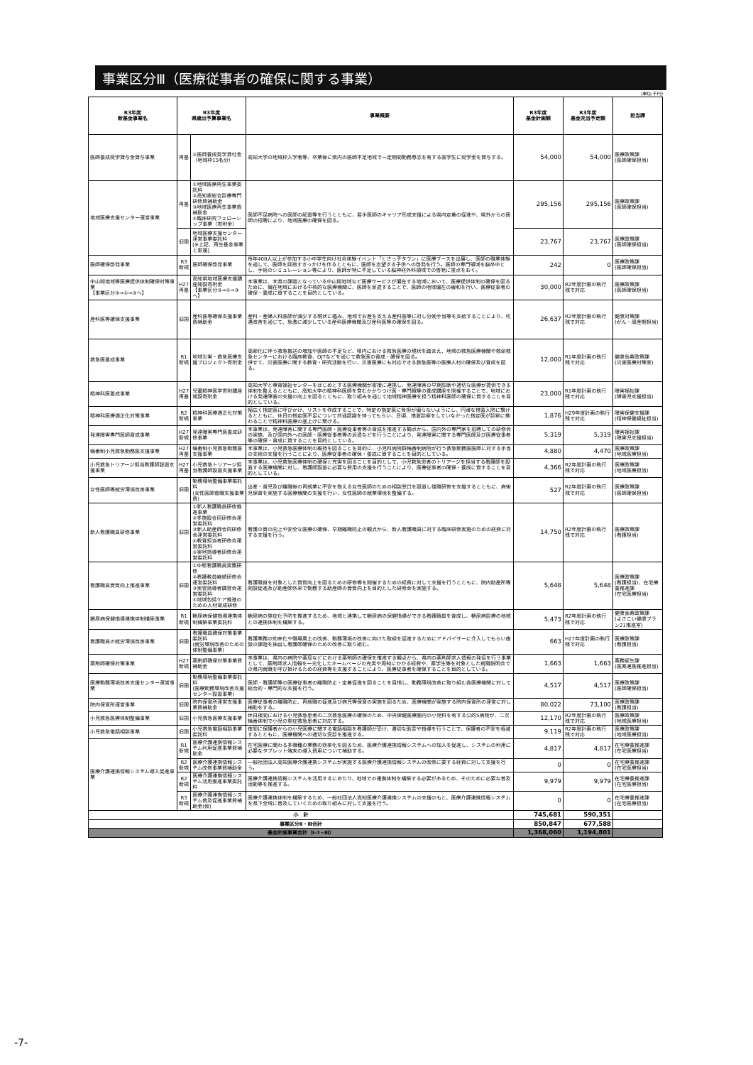事業区分Ⅲ（医療従事者の確保に関する事業）
(単位:千円)
| R3年度 新基金事業名 | R3年度 県歳出予算事業名 | | 事業概要 | R3年度 基金計画額 | R3年度 基金充当予定額 | 担当課 |
| --- | --- | --- | --- | --- | --- | --- |
| 医師養成奨学貸与金貸与事業 | 再基 | ⑤医師養成奨学貸付金（地域枠15名分） | 高知大学の地域枠入学者等、卒業後に県内の医師不足地域で一定期間勤務意志を有する医学生に奨学金を貸与する。 | 54,000 | 54,000 | 医療政策課 (医師確保担当) |
| 地域医療支援センター運営事業 | 再基 | ①地域医療再生事業委託料 ②高知家総合診療専門研修費補助金 ③地域医療再生事業費補助金 ④臨床研究フェローシップ事業（寄附金） | 医師不足病院への医師の配置等を行うとともに、若手医師のキャリア形成支援による県内定着の促進や、県外からの医師の招聘により、地域医療の確保を図る。 | 295,156 | 295,156 | 医療政策課 (医師確保担当) |
| | 旧国 | 地域医療支援センター運営事業委託料 [※上記、再生基金事業と重複] | | 23,767 | 23,767 | 医療政策課 (医師確保担当) |
| 医師確保啓発事業 | R3 新規 | 医師確保啓発事業 | 毎年400人以上が参加する小中学生向け社会体験イベント「とさっ子タウン」に医療ブースを出展し、医師の職業体験を通して、医師を目指すきっかけを作るとともに、医師を志望する子供への啓発を行う。医師の専門領域を脳卒中とし、手術のシミュレーション等により、医師が特に不足している脳神経外科領域での啓発に重点をおく。 | 242 | 0 | 医療政策課 (医師確保担当) |
| 中山間地域等医療提供体制確保対策事業 【事業区分③⇒①⇒③へ】 | H27 再基 | 高知県地域医療支援講座開設寄附金 【事業区分③⇒①⇒③へ】 | 本事業は、本県の課題となっている中山間地域など医療サービスが偏在する地域において、医療提供体制の確保を図るために、偏在地域における中核的な医療機関に、医師を派遣することで、医師の地域偏在の緩和を行い、医療従事者の確保・養成に資することを目的としている。 | 30,000 | R2年度計画の執行残で対応 | 医療政策課 (医師確保担当) |
| 産科医等確保支援事業 | 旧国 | 産科医等確保支援事業費補助金 | 産科・産婦人科医師が減少する現状に鑑み、地域でお産を支える産科医等に対し分娩手当等を支給することにより、処遇改善を通じて、急激に減少している産科医療機関及び産科医等の確保を図る。 | 26,637 | R2年度計画の執行残で対応 | 健康対策課 (がん・周産期担当) |
| 救急医養成事業 | R1 新規 | 地域災害・救急医療支援プロジェクト寄附金 | 高齢化に伴う救急搬送の増加や医師の不足など、県内における救急医療の現状を踏まえ、地域の救急医療機関や救命救急センターにおける臨床教育、OJTなどを通じて救急医の育成・確保を図る。 併せて、災害医療に関する教育・研究活動を行い、災害医療にも対応できる救急医等の医療人材の確保及び育成を図る。 | 12,000 | R1年度計画の執行残で対応 | 健康長寿政策課 (災害医療対策室) |
| 精神科医養成事業 | H27 再基 | 児童精神医学寄附講座開設寄附金 | 高知大学と療育福祉センターをはじめとする医療機関が密接に連携し、発達障害の早期診断や適切な医療が提供できる体制を整えるとともに、高知大学の精神科医師を含むかかりつけ医・専門職等の養成講座を開催することで、地域における発達障害の支援の向上を図るとともに、取り組みを通じて地域精神医療を担う精神科医師の確保に資することを目的としている。 | 23,000 | R1年度計画の執行残で対応 | 障害福祉課 (障害児支援担当) |
| 精神科医療適正化対策事業 | R2 新規 | 精神科医療適正化対策事業 | 幅広く指定医に呼びかけ、リストを作成することで、特定の指定医に負担が偏らないようにし、円滑な措置入院に繋げるとともに、休日の指定医不足について共通認識を持ってもらい、日頃、措置診察をしていなかった指定医が診察に携わることで精神科医療の底上げに繋げる。 | 1,876 | H29年度計画の執行残で対応 | 障害保健支援課 (精神保健福祉担当) |
| 発達障害専門医師育成事業 | H27 新規 | 発達障害専門医養成研修事業 | 本事業は、発達障害に関する専門医師・医療従事者等の育成を推進する観点から、国内外の専門家を招聘しての研修会の実施、及び国内外への医師・医療従事者等の派遣などを行うことにより、発達障害に関する専門医師及び医療従事者等の確保・育成に資することを目的としている。 | 5,319 | 5,319 | 障害福祉課 (障害児支援担当) |
| 輪番制小児救急勤務医支援事業 | H27 再基 | 輪番制小児救急勤務医支援事業 | 本事業は、小児救急医療体制の維持を図ることを目的に、小児科病院群輪番制病院が行う救急勤務医医師に対する手当の支給の支援を行うことにより、医療従事者の確保・養成に資することを目的としている。 | 4,880 | 4,470 | 医療政策課 (地域医療担当) |
| 小児救急トリアージ担当看護師設置支援事業 | H27 再基 | 小児救急トリアージ担当看護師設置支援事業 | 本事業は、小児救急医療体制の確保と充実を図ることを目的として、小児救急患者のトリアージを担当する看護師を設置する医療機関に対し、看護師設置に必要な費用の支援を行うことにより、医療従事者の確保・養成に資することを目的としている。 | 4,366 | R2年度計画の執行残で対応 | 医療政策課 (地域医療担当) |
| 女性医師等就労環境改善事業 | 旧国 | 勤務環境整備事業委託料 (女性医師復職支援事業費) | 出産・育児及び離職後の再就業に不安を抱える女性医師のための相談窓口を設置し復職研修を支援するとともに、病後児保育を実施する医療機関の支援を行い、女性医師の就業環境を整備する。 | 527 | R2年度計画の執行残で対応 | 医療政策課 (医師確保担当) |
| 新人看護職員研修事業 | 旧国 | ①新人看護職員研修推進事業 ②多施設合同研修会運営委託料 ③新人助産師合同研修会運営委託料 ④教育担当者研修会運営委託料 ⑤実地指導者研修会運営委託料 | 看護の質の向上や安全な医療の確保、早期離職防止の観点から、新人看護職員に対する臨床研修実施のための経費に対する支援を行う。 | 14,750 | R2年度計画の執行残で対応 | 医療政策課 (看護担当) |
| 看護職員資質向上推進事業 | 旧国 | ①中堅看護職員実務研修 ②看護教員継続研修会運営委託料 ③実習指導者講習会運営委託料 ④地域包括ケア推進のための人材育成研修 | 看護職員を対象とした資質向上を図るための研修等を開催するための経費に対して支援を行うとともに、院内助産所等開設促進及び助産師外来で勤務する助産師の資質向上を目的とした研修会を実施する。 | 5,648 | 5,648 | 医療政策課 (看護担当)、在宅療養推進課 (在宅医療担当) |
| 糖尿病保健指導連携体制構築事業 | R1 新規 | 糖尿病保健指導連携体制構築事業委託料 | 糖尿病の重症化予防を推進するため、地域と連携して糖尿病の保健指導ができる看護職員を育成し、糖尿病診療の地域との連携体制を構築する。 | 5,473 | R2年度計画の執行残で対応 | 健康長寿政策課 (よさこい健康プラン21推進室) |
| 看護職員の就労環境改善事業 | 旧国 | 看護職員確保対策事業委託料 (就労環境改善のための体制整備事業) | 看護業務の効率化や職場風土の改善、勤務環境の改善に向けた取組を促進するためにアドバイザーに介入してもらい施設の課題を抽出し看護師確保のための改善に取り組む。 | 663 | H27年度計画の執行残で対応 | 医療政策課 (看護担当) |
| 薬剤師確保対策事業 | H27 新規 | 薬剤師確保対策事業費補助金 | 本事業は、県内の病院や薬局などにおける薬剤師の確保を推進する観点から、県内の薬剤師求人情報の発信を行う事業として、薬剤師求人情報を一元化したホームページの充実や周知にかかる経費や、薬学生等を対象とした就職説明会での県内就職を呼び掛けるための経費等を支援することにより、医療従事者を確保することを目的としている。 | 1,663 | 1,663 | 薬務衛生課 (医薬連携推進担当) |
| 医療勤務環境改善支援センター運営事業 | 旧国 | 勤務環境整備事業委託料 (医療勤務環境改善支援センター設置事業) | 医師・看護師等の医療従事者の離職防止・定着促進を図ることを目指し、勤務環境改善に取り組む各医療機関に対して総合的・専門的な支援を行う。 | 4,517 | 4,517 | 医療政策課 (医師確保担当) |
| 院内保育所運営事業 | 旧国 | 院内保育所運営支援事業費補助金 | 医療従事者の離職防止、再就職の促進及び病児等保育の実施を図るため、医療機関が実施する院内保育所の運営に対し補助をする。 | 80,022 | 73,100 | 医療政策課 (看護担当) |
| 小児救急医療体制整備事業 | 旧国 | 小児救急医療支援事業 | 休日夜間における小児救急患者の二次救急医療の確保のため、中央保健医療圏内の小児科を有する公的5病院が、二次輪番体制で小児の重症救急患者に対応する。 | 12,170 | R2年度計画の執行残で対応 | 医療政策課 (地域医療担当) |
| 小児救急電話相談事業 | 旧国 | 小児救急電話相談事業委託料 | 夜間に保護者からの小児医療に関する電話相談を看護師が受け、適切な助言や指導を行うことで、保護者の不安を軽減するとともに、医療機関への適切な受診を推進する。 | 9,119 | R2年度計画の執行残で対応 | 医療政策課 (地域医療担当) |
| 医療介護連携情報システム導入促進事業 | R1 新規 | 医療介護連携情報システム利用促進事業費補助金 | 在宅医療に関わる多職種の業務の効率化を図るため、医療介護連携情報システムへの加入を促進し、システムの利用に必要なタブレット端末の導入費用について補助する。 | 4,817 | 4,817 | 在宅療養推進課 (在宅医療担当) |
| | R2 新規 | 医療介護連携情報システム改修事業費補助金 | 一般社団法人高知医療介護連携システムが実施する医療介護連携情報システムの改修に要する経費に対して支援を行う。 | 0 | 0 | 在宅療養推進課 (在宅医療担当) |
| | R2 新規 | 医療介護連携情報システム活用推進事業委託料 | 医療介護連携情報システムを活用するにあたり、地域での連携体制を構築する必要があるため、そのために必要な普及活動等を推進する。 | 9,979 | 9,979 | 在宅療養推進課 (在宅医療担当) |
| | R3 新規 | 医療介護連携情報システム普及促進事業費補助金(仮) | 医療介護連携体制を構築するため、一般社団法人高知医療介護連携システムの支援のもと、医療介護連携情報システムを県下全域に普及していくための取り組みに対して支援を行う。 | 0 | 0 | 在宅療養推進課 (在宅医療担当) |
| 小 計 | | | | 745,681 | 590,351 | |
| 事業区分Ⅱ・Ⅲ合計 | | | | 850,847 | 677,588 | |
| 基金計画事業合計（Ⅰ-①~Ⅲ） | | | | 1,368,060 | 1,194,801 | |
-7-